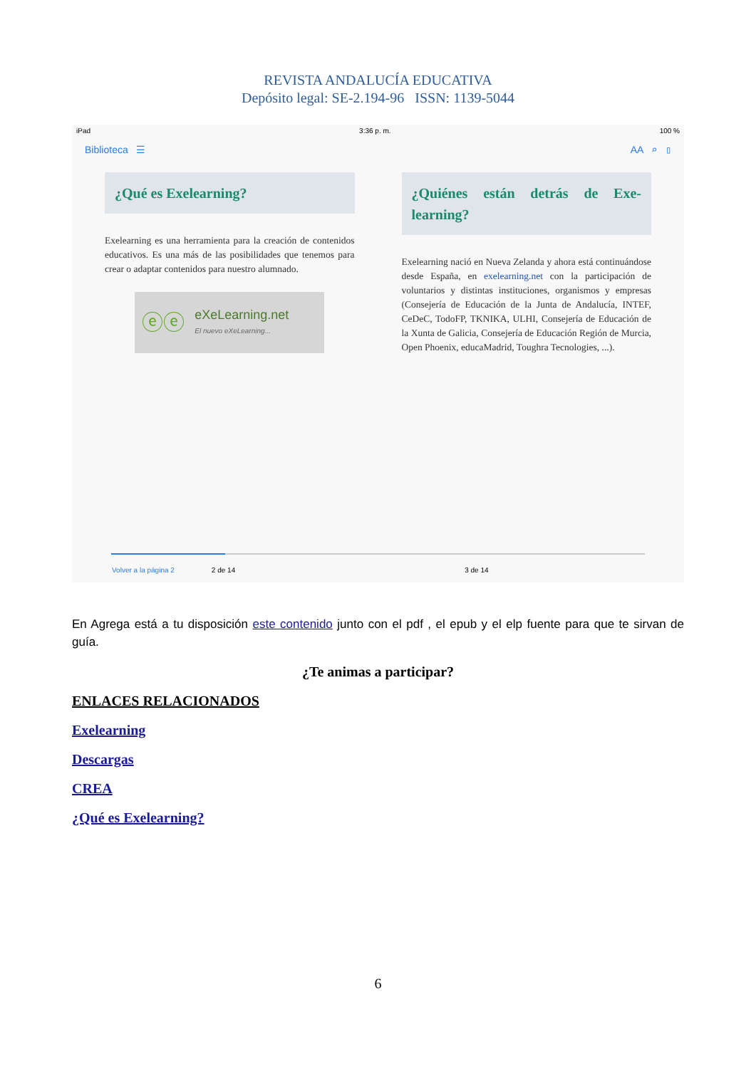REVISTA ANDALUCÍA EDUCATIVA
Depósito legal: SE-2.194-96 ISSN: 1139-5044
iPad 3:36 p. m. 100 %
Biblioteca ☰ AA ⌕ ▯
¿Qué es Exelearning?
Exelearning es una herramienta para la creación de contenidos educativos. Es una más de las posibilidades que tenemos para crear o adaptar contenidos para nuestro alumnado.
ⓔⓔ eXeLearning.net
El nuevo eXeLearning...
¿Quiénes están detrás de Exe-learning?
Exelearning nació en Nueva Zelanda y ahora está continuándose desde España, en exelearning.net con la participación de voluntarios y distintas instituciones, organismos y empresas (Consejería de Educación de la Junta de Andalucía, INTEF, CeDeC, TodoFP, TKNIKA, ULHI, Consejería de Educación de la Xunta de Galicia, Consejería de Educación Región de Murcia, Open Phoenix, educaMadrid, Toughra Tecnologies, ...).
Volver a la página 2 2 de 14 3 de 14
En Agrega está a tu disposición este contenido junto con el pdf , el epub y el elp fuente para que te sirvan de guía.
¿Te animas a participar?
ENLACES RELACIONADOS
Exelearning
Descargas
CREA
¿Qué es Exelearning?
6